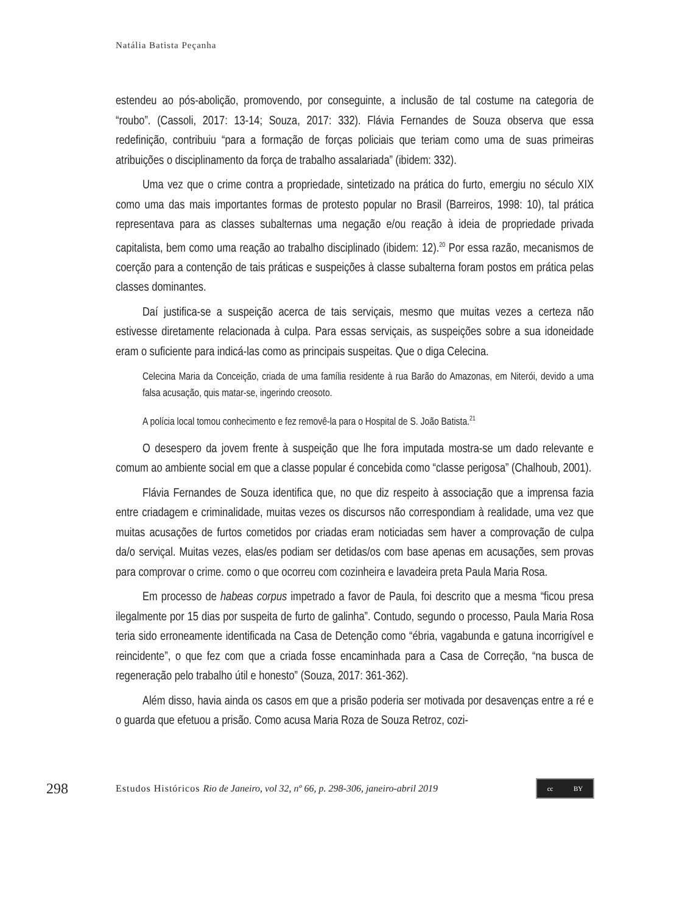Natália Batista Peçanha
estendeu ao pós-abolição, promovendo, por conseguinte, a inclusão de tal costume na categoria de “roubo”. (Cassoli, 2017: 13-14; Souza, 2017: 332). Flávia Fernandes de Souza observa que essa redefinição, contribuiu “para a formação de forças policiais que teriam como uma de suas primeiras atribuições o disciplinamento da força de trabalho assalariada” (ibidem: 332).
Uma vez que o crime contra a propriedade, sintetizado na prática do furto, emergiu no século XIX como uma das mais importantes formas de protesto popular no Brasil (Barreiros, 1998: 10), tal prática representava para as classes subalternas uma negação e/ou reação à ideia de propriedade privada capitalista, bem como uma reação ao trabalho disciplinado (ibidem: 12).<sup>20</sup> Por essa razão, mecanismos de coerção para a contenção de tais práticas e suspeições à classe subalterna foram postos em prática pelas classes dominantes.
Daí justifica-se a suspeição acerca de tais serviçais, mesmo que muitas vezes a certeza não estivesse diretamente relacionada à culpa. Para essas serviçais, as suspeições sobre a sua idoneidade eram o suficiente para indicá-las como as principais suspeitas. Que o diga Celecina.
Celecina Maria da Conceição, criada de uma família residente à rua Barão do Amazonas, em Niterói, devido a uma falsa acusação, quis matar-se, ingerindo creosoto.
A polícia local tomou conhecimento e fez removê-la para o Hospital de S. João Batista.<sup>21</sup>
O desespero da jovem frente à suspeição que lhe fora imputada mostra-se um dado relevante e comum ao ambiente social em que a classe popular é concebida como “classe perigosa” (Chalhoub, 2001).
Flávia Fernandes de Souza identifica que, no que diz respeito à associação que a imprensa fazia entre criadagem e criminalidade, muitas vezes os discursos não correspondiam à realidade, uma vez que muitas acusações de furtos cometidos por criadas eram noticiadas sem haver a comprovação de culpa da/o serviçal. Muitas vezes, elas/es podiam ser detidas/os com base apenas em acusações, sem provas para comprovar o crime. como o que ocorreu com cozinheira e lavadeira preta Paula Maria Rosa.
Em processo de habeas corpus impetrado a favor de Paula, foi descrito que a mesma “ficou presa ilegalmente por 15 dias por suspeita de furto de galinha”. Contudo, segundo o processo, Paula Maria Rosa teria sido erroneamente identificada na Casa de Detenção como “ébria, vagabunda e gatuna incorrigível e reincidente”, o que fez com que a criada fosse encaminhada para a Casa de Correção, “na busca de regeneração pelo trabalho útil e honesto” (Souza, 2017: 361-362).
Além disso, havia ainda os casos em que a prisão poderia ser motivada por desavenças entre a ré e o guarda que efetuou a prisão. Como acusa Maria Roza de Souza Retroz, cozi-
298 Estudos Históricos Rio de Janeiro, vol 32, nº 66, p. 298-306, janeiro-abril 2019 cc BY